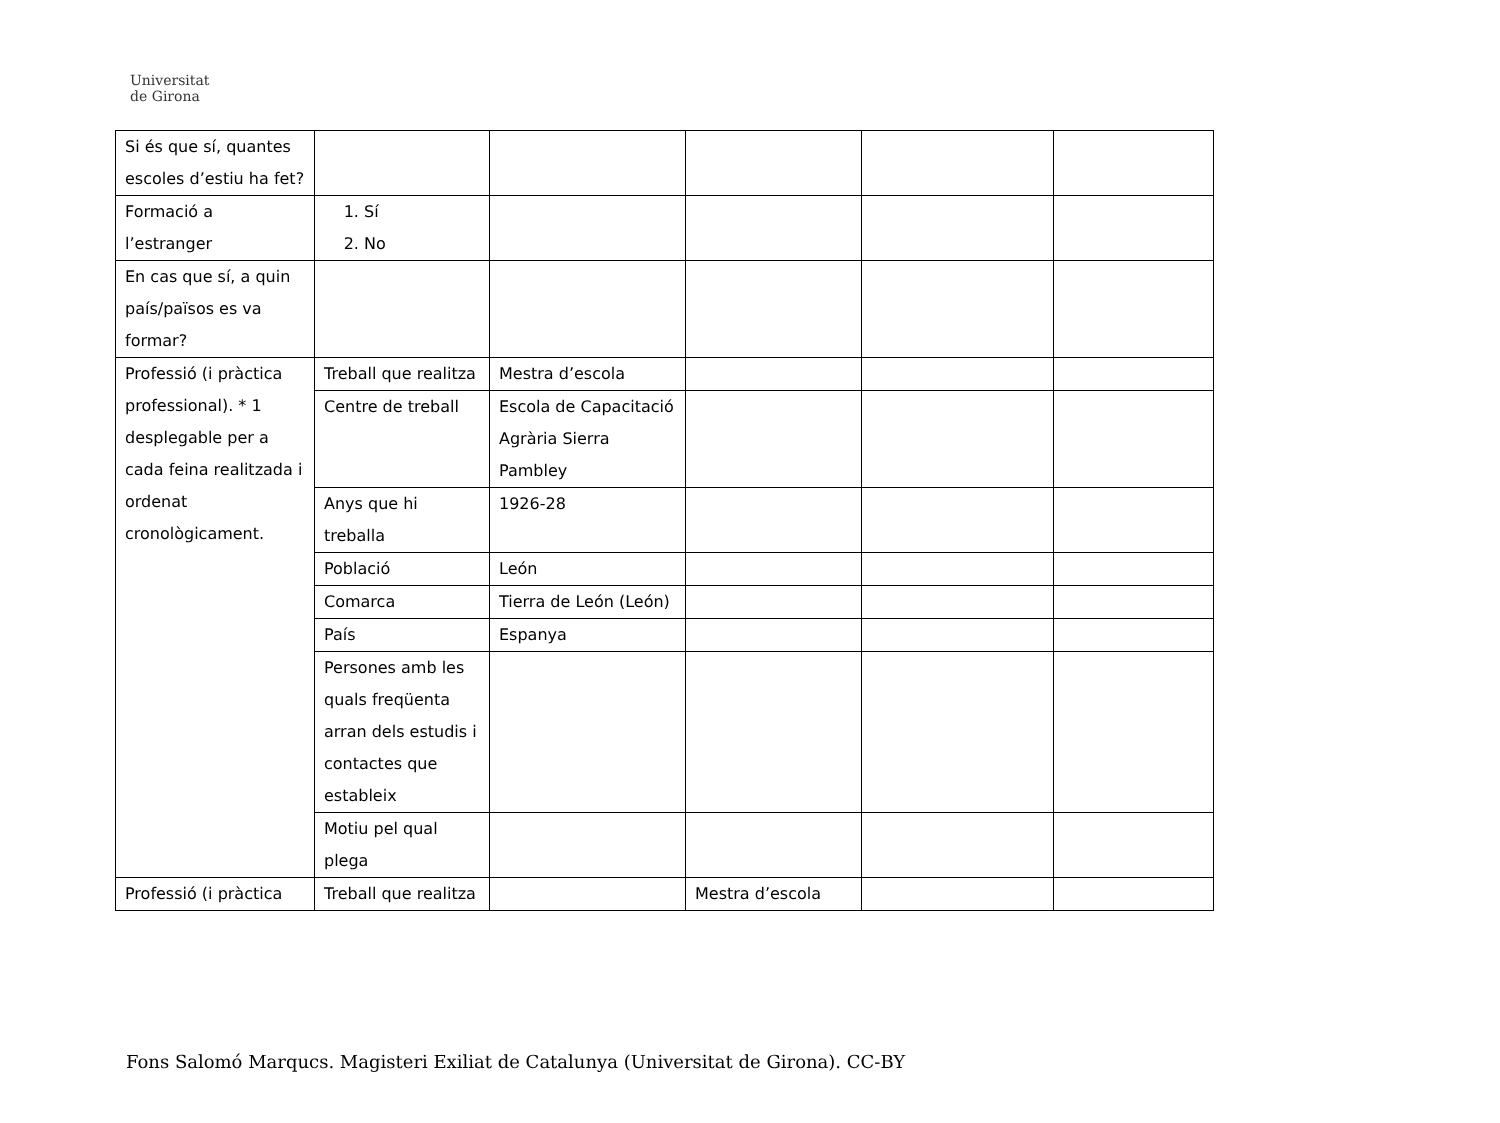Universitat
de Girona
| Si és que sí, quantes escoles d’estiu ha fet? | | | | | |
| Formació a l’estranger | 1. Sí 2. No | | | | |
| En cas que sí, a quin país/països es va formar? | | | | | |
| Professió (i pràctica professional). * 1 desplegable per a cada feina realitzada i ordenat cronològicament. | Treball que realitza | Mestra d’escola | | | |
| | Centre de treball | Escola de Capacitació Agrària Sierra Pambley | | | |
| | Anys que hi treballa | 1926-28 | | | |
| | Població | León | | | |
| | Comarca | Tierra de León (León) | | | |
| | País | Espanya | | | |
| | Persones amb les quals freqüenta arran dels estudis i contactes que estableix | | | | |
| | Motiu pel qual plega | | | | |
| Professió (i pràctica | Treball que realitza | | Mestra d’escola | | |
Fons Salomó Marqucs. Magisteri Exiliat de Catalunya (Universitat de Girona). CC-BY